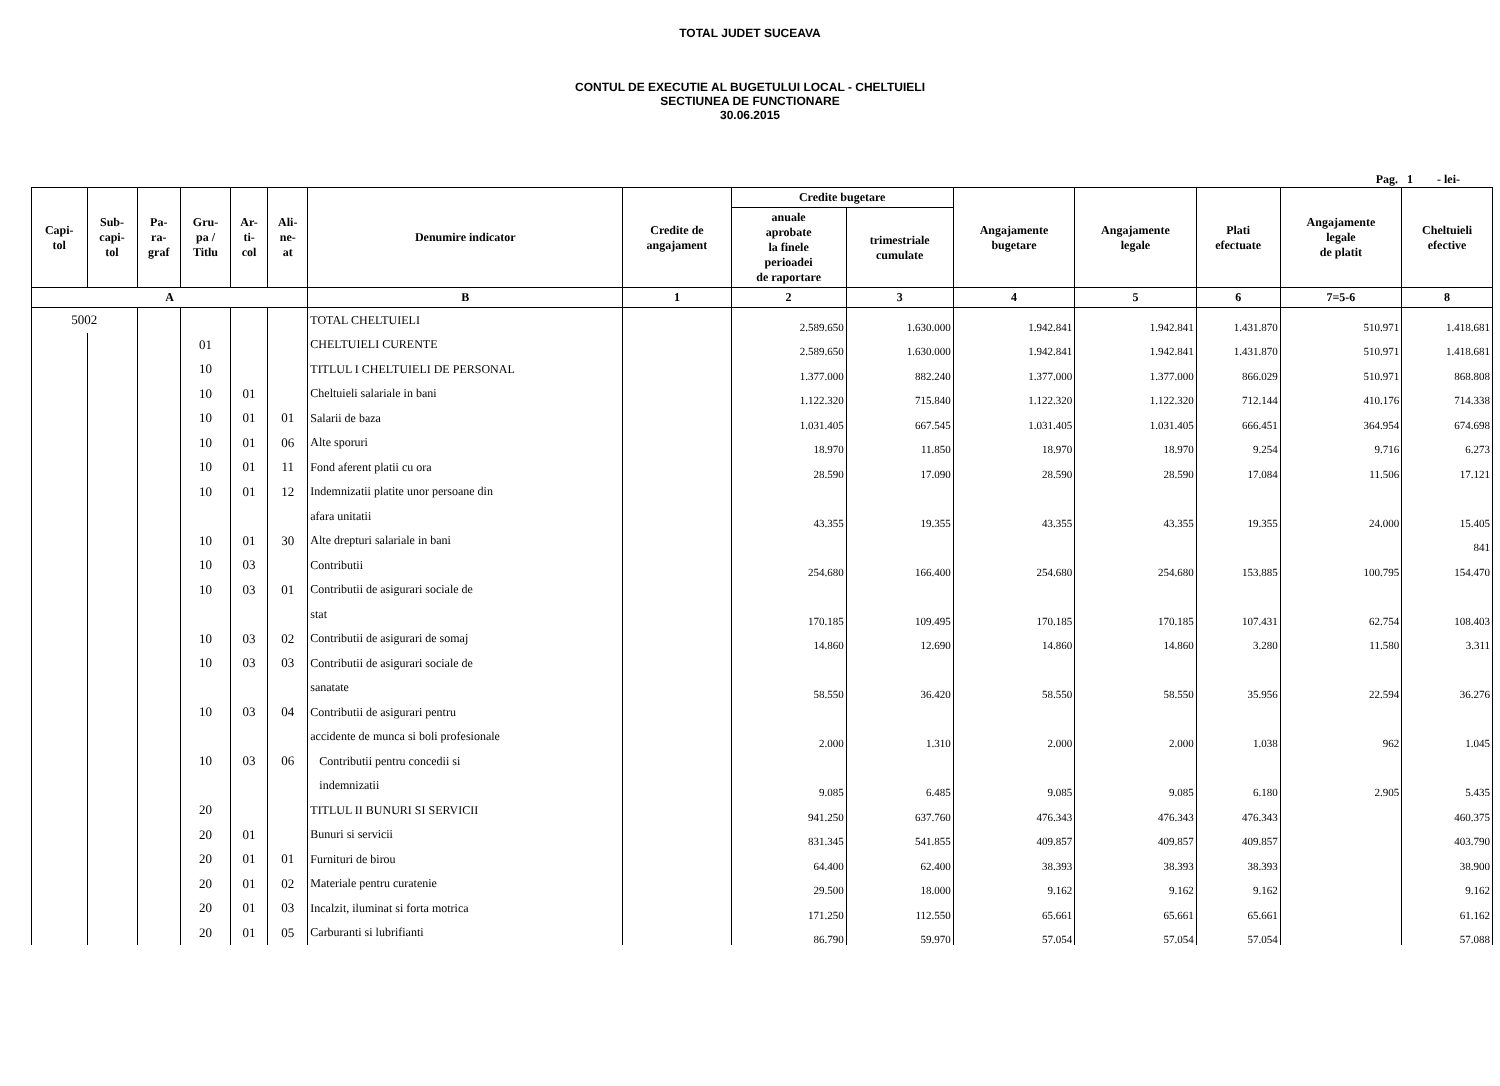TOTAL JUDET SUCEAVA
CONTUL DE EXECUTIE AL BUGETULUI LOCAL - CHELTUIELI
SECTIUNEA DE FUNCTIONARE
30.06.2015
Pag. 1 - lei-
| Capi- tol | Sub- capi- tol | Pa- ra- graf | Gru- pa / Titlu | Ar- ti- col | Ali- ne- at | Denumire indicator | Credite de angajament | Credite bugetare | | Angajamente bugetare | Angajamente legale | Plati efectuate | Angajamente legale de platit | Cheltuieli efective |
| --- | --- | --- | --- | --- | --- | --- | --- | --- | --- | --- | --- | --- | --- | --- |
| | | | | | | | | anuale aprobate la finele perioadei de raportare | trimestriale cumulate | | | | | |
| A | | | | | | B | 1 | 2 | 3 | 4 | 5 | 6 | 7=5-6 | 8 |
| 5002 | | | | | | TOTAL CHELTUIELI | | 2.589.650 | 1.630.000 | 1.942.841 | 1.942.841 | 1.431.870 | 510.971 | 1.418.681 |
| | | | 01 | | | CHELTUIELI CURENTE | | 2.589.650 | 1.630.000 | 1.942.841 | 1.942.841 | 1.431.870 | 510.971 | 1.418.681 |
| | | | 10 | | | TITLUL I CHELTUIELI DE PERSONAL | | 1.377.000 | 882.240 | 1.377.000 | 1.377.000 | 866.029 | 510.971 | 868.808 |
| | | | 10 | 01 | | Cheltuieli salariale in bani | | 1.122.320 | 715.840 | 1.122.320 | 1.122.320 | 712.144 | 410.176 | 714.338 |
| | | | 10 | 01 | 01 | Salarii de baza | | 1.031.405 | 667.545 | 1.031.405 | 1.031.405 | 666.451 | 364.954 | 674.698 |
| | | | 10 | 01 | 06 | Alte sporuri | | 18.970 | 11.850 | 18.970 | 18.970 | 9.254 | 9.716 | 6.273 |
| | | | 10 | 01 | 11 | Fond aferent platii cu ora | | 28.590 | 17.090 | 28.590 | 28.590 | 17.084 | 11.506 | 17.121 |
| | | | 10 | 01 | 12 | Indemnizatii platite unor persoane din | | | | | | | | |
| | | | | | | afara unitatii | | 43.355 | 19.355 | 43.355 | 43.355 | 19.355 | 24.000 | 15.405 |
| | | | 10 | 01 | 30 | Alte drepturi salariale in bani | | | | | | | | 841 |
| | | | 10 | 03 | | Contributii | | 254.680 | 166.400 | 254.680 | 254.680 | 153.885 | 100.795 | 154.470 |
| | | | 10 | 03 | 01 | Contributii de asigurari sociale de | | | | | | | | |
| | | | | | | stat | | 170.185 | 109.495 | 170.185 | 170.185 | 107.431 | 62.754 | 108.403 |
| | | | 10 | 03 | 02 | Contributii de asigurari de somaj | | 14.860 | 12.690 | 14.860 | 14.860 | 3.280 | 11.580 | 3.311 |
| | | | 10 | 03 | 03 | Contributii de asigurari sociale de | | | | | | | | |
| | | | | | | sanatate | | 58.550 | 36.420 | 58.550 | 58.550 | 35.956 | 22.594 | 36.276 |
| | | | 10 | 03 | 04 | Contributii de asigurari pentru | | | | | | | | |
| | | | | | | accidente de munca si boli profesionale | | 2.000 | 1.310 | 2.000 | 2.000 | 1.038 | 962 | 1.045 |
| | | | 10 | 03 | 06 | Contributii pentru concedii si | | | | | | | | |
| | | | | | | indemnizatii | | 9.085 | 6.485 | 9.085 | 9.085 | 6.180 | 2.905 | 5.435 |
| | | | 20 | | | TITLUL II BUNURI SI SERVICII | | 941.250 | 637.760 | 476.343 | 476.343 | 476.343 | | 460.375 |
| | | | 20 | 01 | | Bunuri si servicii | | 831.345 | 541.855 | 409.857 | 409.857 | 409.857 | | 403.790 |
| | | | 20 | 01 | 01 | Furnituri de birou | | 64.400 | 62.400 | 38.393 | 38.393 | 38.393 | | 38.900 |
| | | | 20 | 01 | 02 | Materiale pentru curatenie | | 29.500 | 18.000 | 9.162 | 9.162 | 9.162 | | 9.162 |
| | | | 20 | 01 | 03 | Incalzit, iluminat si forta motrica | | 171.250 | 112.550 | 65.661 | 65.661 | 65.661 | | 61.162 |
| | | | 20 | 01 | 05 | Carburanti si lubrifianti | | 86.790 | 59.970 | 57.054 | 57.054 | 57.054 | | 57.088 |